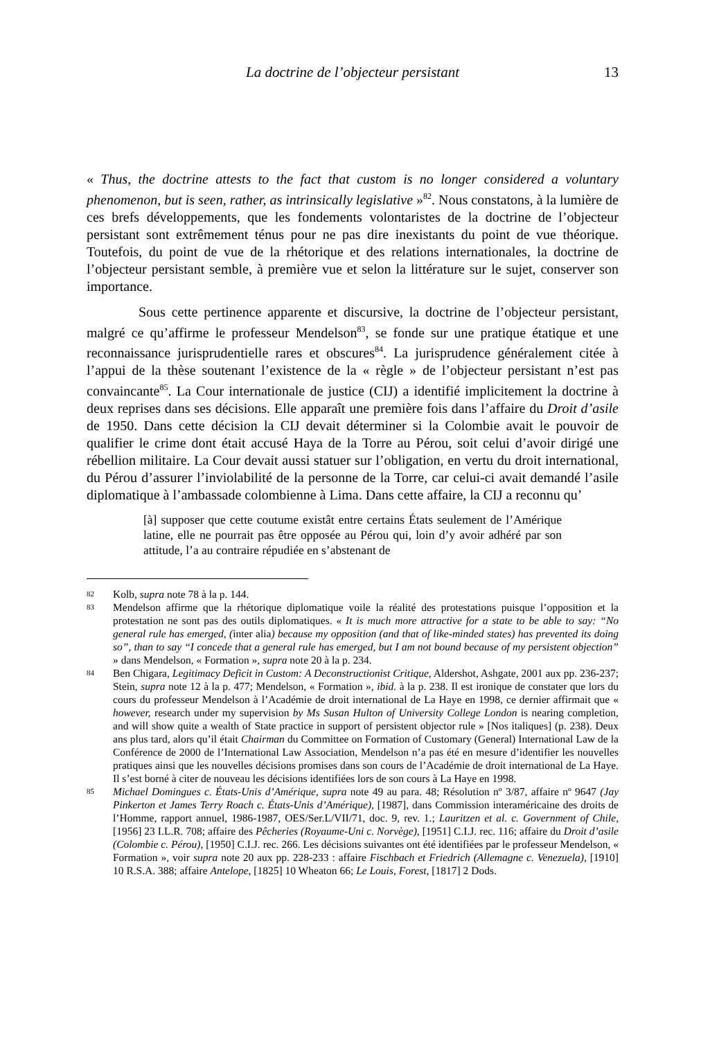La doctrine de l’objecteur persistant
13
« Thus, the doctrine attests to the fact that custom is no longer considered a voluntary phenomenon, but is seen, rather, as intrinsically legislative »<sup>82</sup>. Nous constatons, à la lumière de ces brefs développements, que les fondements volontaristes de la doctrine de l’objecteur persistant sont extrêmement ténus pour ne pas dire inexistants du point de vue théorique. Toutefois, du point de vue de la rhétorique et des relations internationales, la doctrine de l’objecteur persistant semble, à première vue et selon la littérature sur le sujet, conserver son importance.
Sous cette pertinence apparente et discursive, la doctrine de l’objecteur persistant, malgré ce qu’affirme le professeur Mendelson<sup>83</sup>, se fonde sur une pratique étatique et une reconnaissance jurisprudentielle rares et obscures<sup>84</sup>. La jurisprudence généralement citée à l’appui de la thèse soutenant l’existence de la « règle » de l’objecteur persistant n’est pas convaincante<sup>85</sup>. La Cour internationale de justice (CIJ) a identifié implicitement la doctrine à deux reprises dans ses décisions. Elle apparaît une première fois dans l’affaire du Droit d’asile de 1950. Dans cette décision la CIJ devait déterminer si la Colombie avait le pouvoir de qualifier le crime dont était accusé Haya de la Torre au Pérou, soit celui d’avoir dirigé une rébellion militaire. La Cour devait aussi statuer sur l’obligation, en vertu du droit international, du Pérou d’assurer l’inviolabilité de la personne de la Torre, car celui-ci avait demandé l’asile diplomatique à l’ambassade colombienne à Lima. Dans cette affaire, la CIJ a reconnu qu’
[à] supposer que cette coutume existât entre certains États seulement de l’Amérique latine, elle ne pourrait pas être opposée au Pérou qui, loin d’y avoir adhéré par son attitude, l’a au contraire répudiée en s’abstenant de
82
Kolb, supra note 78 à la p. 144.
83
Mendelson affirme que la rhétorique diplomatique voile la réalité des protestations puisque l’opposition et la protestation ne sont pas des outils diplomatiques. « It is much more attractive for a state to be able to say: “No general rule has emerged, (inter alia) because my opposition (and that of like-minded states) has prevented its doing so”, than to say “I concede that a general rule has emerged, but I am not bound because of my persistent objection” » dans Mendelson, « Formation », supra note 20 à la p. 234.
84
Ben Chigara, Legitimacy Deficit in Custom: A Deconstructionist Critique, Aldershot, Ashgate, 2001 aux pp. 236-237; Stein, supra note 12 à la p. 477; Mendelson, « Formation », ibid. à la p. 238. Il est ironique de constater que lors du cours du professeur Mendelson à l’Académie de droit international de La Haye en 1998, ce dernier affirmait que « however, research under my supervision by Ms Susan Hulton of University College London is nearing completion, and will show quite a wealth of State practice in support of persistent objector rule » [Nos italiques] (p. 238). Deux ans plus tard, alors qu’il était Chairman du Committee on Formation of Customary (General) International Law de la Conférence de 2000 de l’International Law Association, Mendelson n’a pas été en mesure d’identifier les nouvelles pratiques ainsi que les nouvelles décisions promises dans son cours de l’Académie de droit international de La Haye. Il s’est borné à citer de nouveau les décisions identifiées lors de son cours à La Haye en 1998.
85
Michael Domingues c. États-Unis d’Amérique, supra note 49 au para. 48; Résolution nº 3/87, affaire nº 9647 (Jay Pinkerton et James Terry Roach c. États-Unis d’Amérique), [1987], dans Commission interaméricaine des droits de l’Homme, rapport annuel, 1986-1987, OES/Ser.L/VII/71, doc. 9, rev. 1.; Lauritzen et al. c. Government of Chile, [1956] 23 I.L.R. 708; affaire des Pêcheries (Royaume-Uni c. Norvège), [1951] C.I.J. rec. 116; affaire du Droit d’asile (Colombie c. Pérou), [1950] C.I.J. rec. 266. Les décisions suivantes ont été identifiées par le professeur Mendelson, « Formation », voir supra note 20 aux pp. 228-233 : affaire Fischbach et Friedrich (Allemagne c. Venezuela), [1910] 10 R.S.A. 388; affaire Antelope, [1825] 10 Wheaton 66; Le Louis, Forest, [1817] 2 Dods.